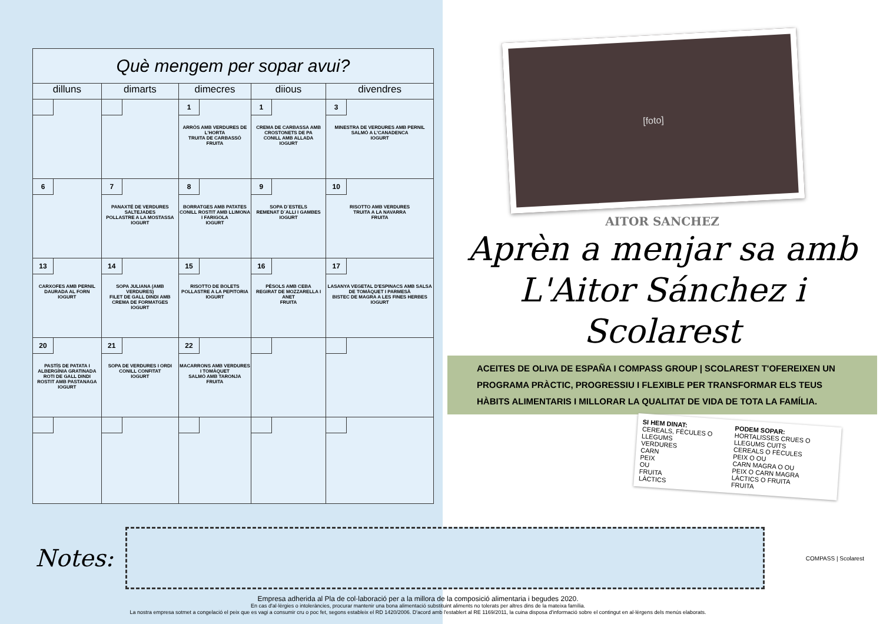| Què mengem per sopar avui? | | | | |
| --- | --- | --- | --- | --- |
| dilluns | dimarts | dimecres | diious | divendres |
| | | 1 ARRÒS AMB VERDURES DE L'HORTA TRUITA DE CARBASSÓ FRUITA | 1 CREMA DE CARBASSA AMB CROSTONETS DE PA CONILL AMB ALLADA IOGURT | 3 MINESTRA DE VERDURES AMB PERNIL SALMÓ A L'CANADENCA IOGURT |
| 6 | 7 PANAXTÉ DE VERDURES SALTEJADES POLLASTRE A LA MOSTASSA IOGURT | 8 BORRATGES AMB PATATES CONILL ROSTIT AMB LLIMONA I FARIGOLA IOGURT | 9 SOPA D´ESTELS REMENAT D´ALLI I GAMBES IOGURT | 10 RISOTTO AMB VERDURES TRUITA A LA NAVARRA FRUITA |
| 13 CARXOFES AMB PERNIL DAURADA AL FORN IOGURT | 14 SOPA JULIANA (AMB VERDURES) FILET DE GALL DINDI AMB CREMA DE FORMATGES IOGURT | 15 RISOTTO DE BOLETS POLLASTRE A LA PEPITORIA IOGURT | 16 PÈSOLS AMB CEBA REGIRAT DE MOZZARELLA I ANET FRUITA | 17 LASANYA VEGETAL D'ESPINACS AMB SALSA DE TOMÀQUET I PARMESÀ BISTEC DE MAGRA A LES FINES HERBES IOGURT |
| 20 PASTÍS DE PATATA I ALBERGÍNIA GRATINADA ROTI DE GALL DINDI ROSTIT AMB PASTANAGA IOGURT | 21 SOPA DE VERDURES I ORDI CONILL CONFITAT IOGURT | 22 MACARRONS AMB VERDURES I TOMÀQUET SALMÓ AMB TARONJA FRUITA | | |
[foto]
AITOR SANCHEZ
Aprèn a menjar sa amb
L'Aitor Sánchez i Scolarest
ACEITES DE OLIVA DE ESPAÑA I COMPASS GROUP | SCOLAREST T'OFEREIXEN UN PROGRAMA PRÀCTIC, PROGRESSIU I FLEXIBLE PER TRANSFORMAR ELS TEUS HÀBITS ALIMENTARIS I MILLORAR LA QUALITAT DE VIDA DE TOTA LA FAMÍLIA.
SI HEM DINAT:
CEREALS, FÈCULES O LLEGUMS
VERDURES
CARN
PEIX
OU
FRUITA
LÀCTICS
PODEM SOPAR:
HORTALISSES CRUES O LLEGUMS CUITS
CEREALS O FÈCULES
PEIX O OU
CARN MAGRA O OU
PEIX O CARN MAGRA
LÀCTICS O FRUITA
FRUITA
Notes:
COMPASS | Scolarest
Empresa adherida al Pla de col·laboració per a la millora de la composició alimentaria i begudes 2020.
En cas d'al·lèrgies o intoleràncies, procurar mantenir una bona alimentació substituint aliments no tolerats per altres dins de la mateixa família.
La nostra empresa sotmet a congelació el peix que es vagi a consumir cru o poc fet, segons estableix el RD 1420/2006. D'acord amb l'establert al RE 1169/2011, la cuina disposa d'informació sobre el contingut en al·lèrgens dels menús elaborats.